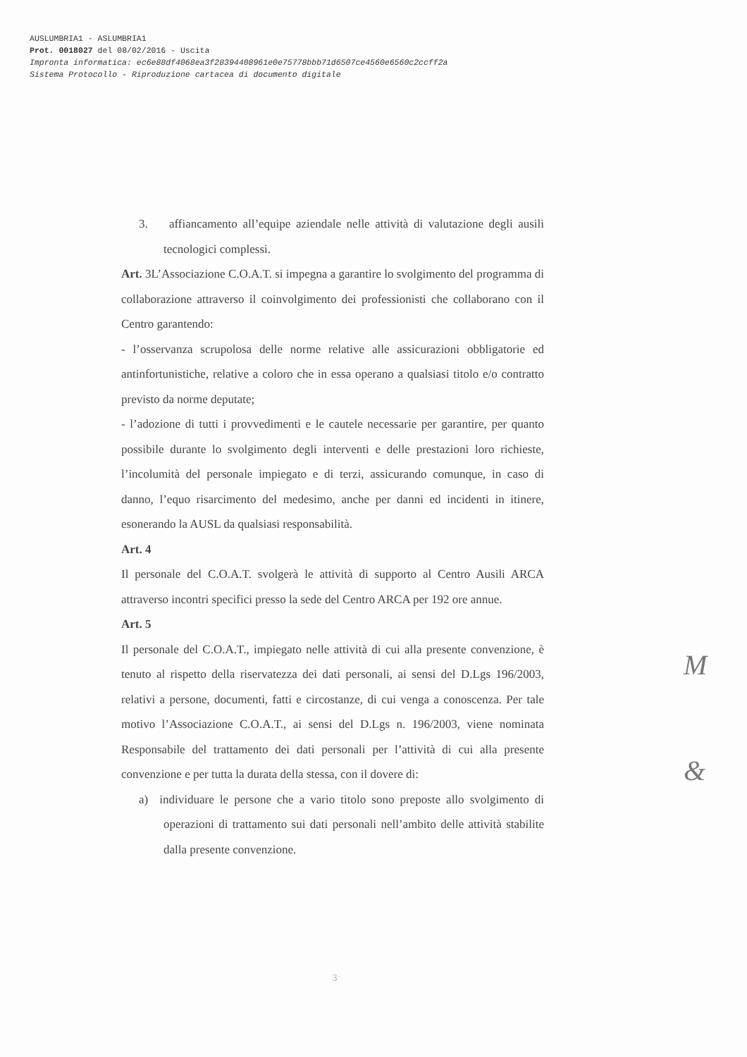AUSLUMBRIA1 - ASLUMBRIA1
Prot. 0018027 del 08/02/2016 - Uscita
Impronta informatica: ec6e88df4068ea3f28394408961e0e75778bbb71d6507ce4560e6560c2ccff2a
Sistema Protocollo - Riproduzione cartacea di documento digitale
3. affiancamento all’equipe aziendale nelle attività di valutazione degli ausili tecnologici complessi.
Art. 3L’Associazione C.O.A.T. si impegna a garantire lo svolgimento del programma di collaborazione attraverso il coinvolgimento dei professionisti che collaborano con il Centro garantendo:
- l’osservanza scrupolosa delle norme relative alle assicurazioni obbligatorie ed antinfortunistiche, relative a coloro che in essa operano a qualsiasi titolo e/o contratto previsto da norme deputate;
- l’adozione di tutti i provvedimenti e le cautele necessarie per garantire, per quanto possibile durante lo svolgimento degli interventi e delle prestazioni loro richieste, l’incolumità del personale impiegato e di terzi, assicurando comunque, in caso di danno, l’equo risarcimento del medesimo, anche per danni ed incidenti in itinere, esonerando la AUSL da qualsiasi responsabilità.
Art. 4
Il personale del C.O.A.T. svolgerà le attività di supporto al Centro Ausili ARCA attraverso incontri specifici presso la sede del Centro ARCA per 192 ore annue.
Art. 5
Il personale del C.O.A.T., impiegato nelle attività di cui alla presente convenzione, è tenuto al rispetto della riservatezza dei dati personali, ai sensi del D.Lgs 196/2003, relativi a persone, documenti, fatti e circostanze, di cui venga a conoscenza. Per tale motivo l’Associazione C.O.A.T., ai sensi del D.Lgs n. 196/2003, viene nominata Responsabile del trattamento dei dati personali per l’attività di cui alla presente convenzione e per tutta la durata della stessa, con il dovere di:
a) individuare le persone che a vario titolo sono preposte allo svolgimento di operazioni di trattamento sui dati personali nell’ambito delle attività stabilite dalla presente convenzione.
M
&
3